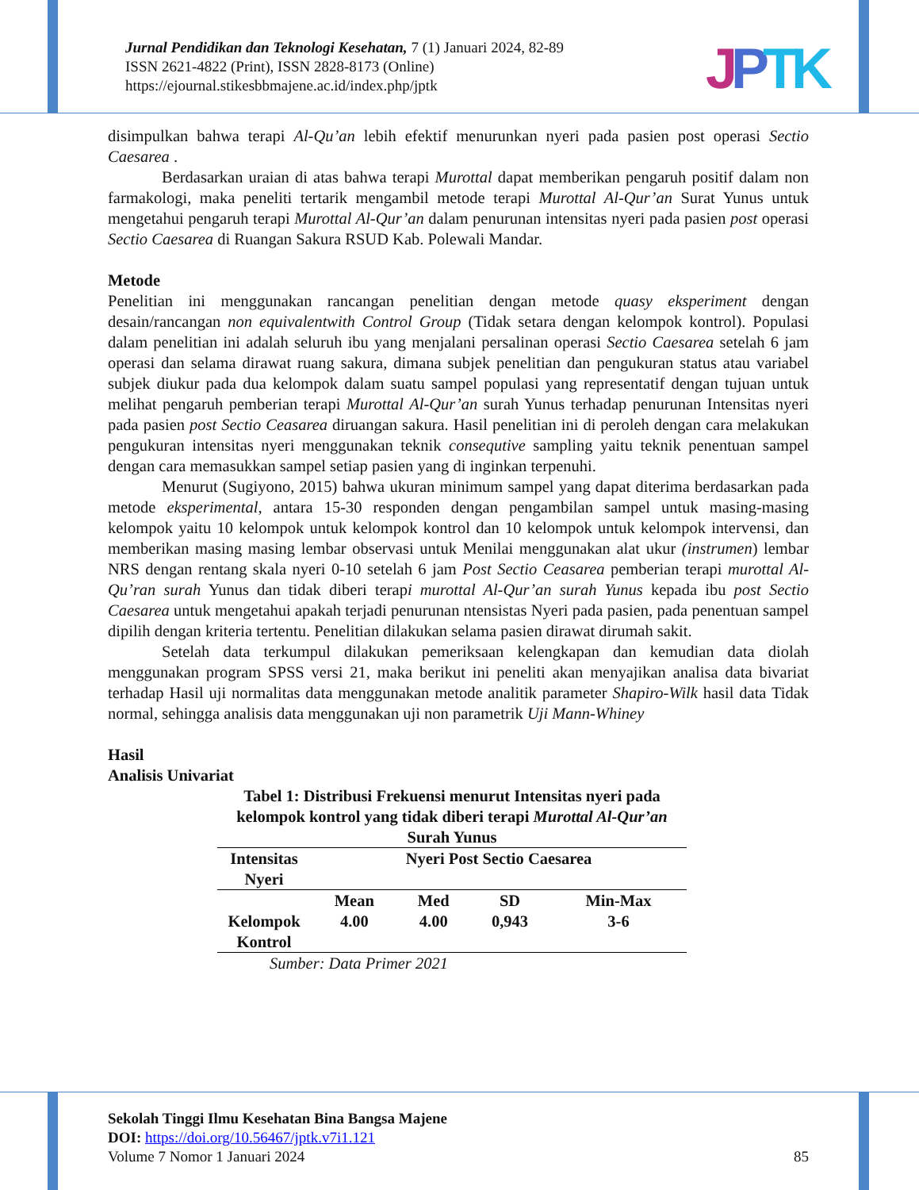Jurnal Pendidikan dan Teknologi Kesehatan, 7 (1) Januari 2024, 82-89
ISSN 2621-4822 (Print), ISSN 2828-8173 (Online)
https://ejournal.stikesbbmajene.ac.id/index.php/jptk
JPTK
disimpulkan bahwa terapi Al-Qu’an lebih efektif menurunkan nyeri pada pasien post operasi Sectio Caesarea .
Berdasarkan uraian di atas bahwa terapi Murottal dapat memberikan pengaruh positif dalam non farmakologi, maka peneliti tertarik mengambil metode terapi Murottal Al-Qur’an Surat Yunus untuk mengetahui pengaruh terapi Murottal Al-Qur’an dalam penurunan intensitas nyeri pada pasien post operasi Sectio Caesarea di Ruangan Sakura RSUD Kab. Polewali Mandar.
Metode
Penelitian ini menggunakan rancangan penelitian dengan metode quasy eksperiment dengan desain/rancangan non equivalentwith Control Group (Tidak setara dengan kelompok kontrol). Populasi dalam penelitian ini adalah seluruh ibu yang menjalani persalinan operasi Sectio Caesarea setelah 6 jam operasi dan selama dirawat ruang sakura, dimana subjek penelitian dan pengukuran status atau variabel subjek diukur pada dua kelompok dalam suatu sampel populasi yang representatif dengan tujuan untuk melihat pengaruh pemberian terapi Murottal Al-Qur’an surah Yunus terhadap penurunan Intensitas nyeri pada pasien post Sectio Ceasarea diruangan sakura. Hasil penelitian ini di peroleh dengan cara melakukan pengukuran intensitas nyeri menggunakan teknik consequtive sampling yaitu teknik penentuan sampel dengan cara memasukkan sampel setiap pasien yang di inginkan terpenuhi.
Menurut (Sugiyono, 2015) bahwa ukuran minimum sampel yang dapat diterima berdasarkan pada metode eksperimental, antara 15-30 responden dengan pengambilan sampel untuk masing-masing kelompok yaitu 10 kelompok untuk kelompok kontrol dan 10 kelompok untuk kelompok intervensi, dan memberikan masing masing lembar observasi untuk Menilai menggunakan alat ukur (instrumen) lembar NRS dengan rentang skala nyeri 0-10 setelah 6 jam Post Sectio Ceasarea pemberian terapi murottal Al-Qu’ran surah Yunus dan tidak diberi terapi murottal Al-Qur’an surah Yunus kepada ibu post Sectio Caesarea untuk mengetahui apakah terjadi penurunan ntensistas Nyeri pada pasien, pada penentuan sampel dipilih dengan kriteria tertentu. Penelitian dilakukan selama pasien dirawat dirumah sakit.
Setelah data terkumpul dilakukan pemeriksaan kelengkapan dan kemudian data diolah menggunakan program SPSS versi 21, maka berikut ini peneliti akan menyajikan analisa data bivariat terhadap Hasil uji normalitas data menggunakan metode analitik parameter Shapiro-Wilk hasil data Tidak normal, sehingga analisis data menggunakan uji non parametrik Uji Mann-Whiney
Hasil
Analisis Univariat
Tabel 1: Distribusi Frekuensi menurut Intensitas nyeri pada kelompok kontrol yang tidak diberi terapi Murottal Al-Qur’an Surah Yunus
| Intensitas Nyeri | Nyeri Post Sectio Caesarea | | | |
| --- | --- | --- | --- | --- |
| | Mean | Med | SD | Min-Max |
| Kelompok Kontrol | 4.00 | 4.00 | 0,943 | 3-6 |
Sumber: Data Primer 2021
Sekolah Tinggi Ilmu Kesehatan Bina Bangsa Majene
DOI: https://doi.org/10.56467/jptk.v7i1.121
Volume 7 Nomor 1 Januari 2024 85